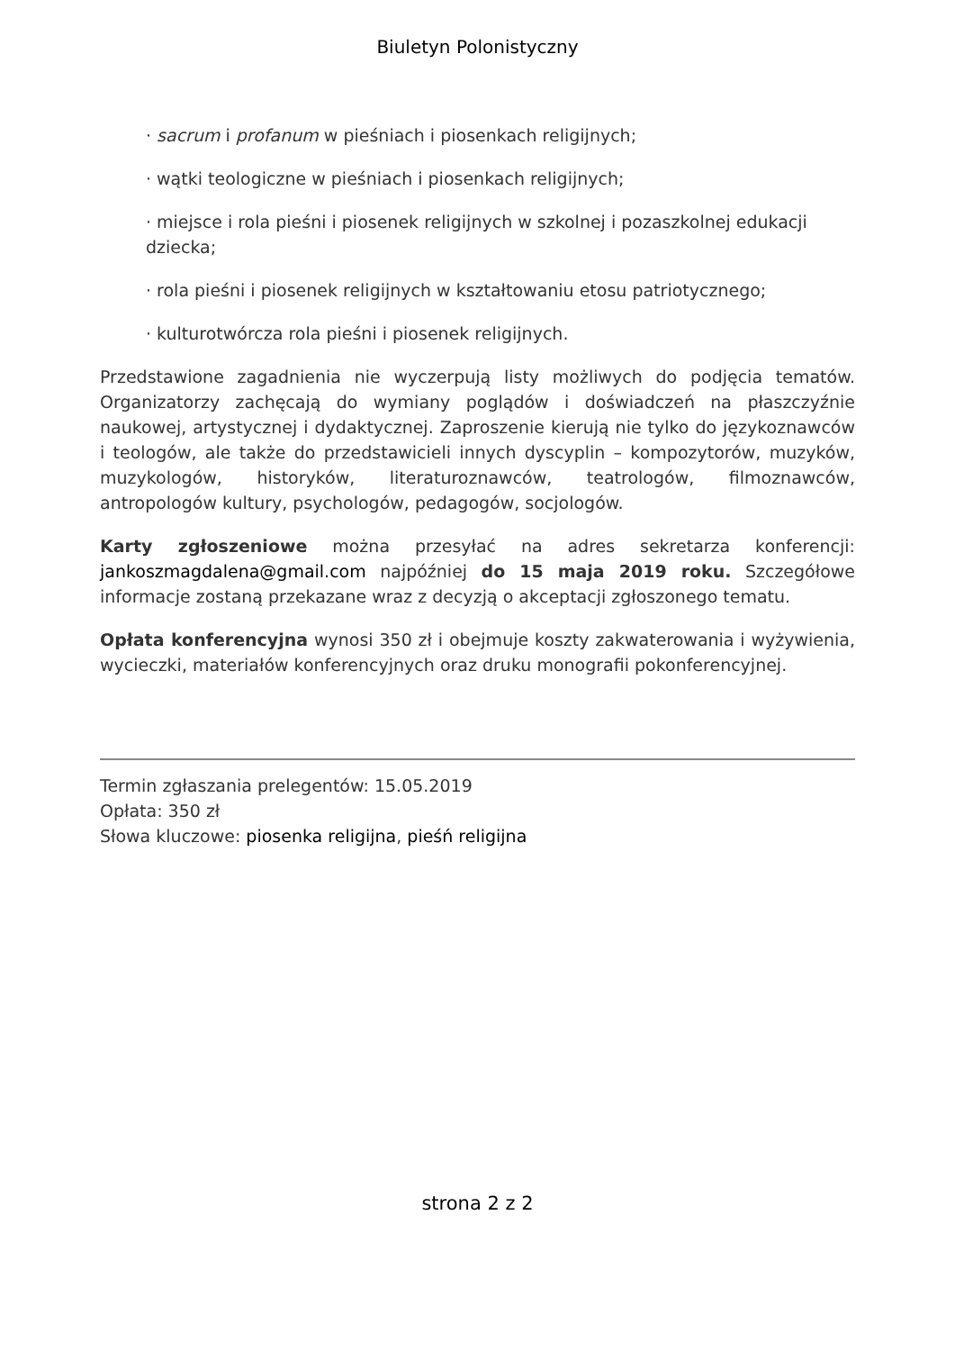Biuletyn Polonistyczny
· sacrum i profanum w pieśniach i piosenkach religijnych;
· wątki teologiczne w pieśniach i piosenkach religijnych;
· miejsce i rola pieśni i piosenek religijnych w szkolnej i pozaszkolnej edukacji dziecka;
· rola pieśni i piosenek religijnych w kształtowaniu etosu patriotycznego;
· kulturotwórcza rola pieśni i piosenek religijnych.
Przedstawione zagadnienia nie wyczerpują listy możliwych do podjęcia tematów. Organizatorzy zachęcają do wymiany poglądów i doświadczeń na płaszczyźnie naukowej, artystycznej i dydaktycznej. Zaproszenie kierują nie tylko do językoznawców i teologów, ale także do przedstawicieli innych dyscyplin – kompozytorów, muzyków, muzykologów, historyków, literaturoznawców, teatrologów, filmoznawców, antropologów kultury, psychologów, pedagogów, socjologów.
Karty zgłoszeniowe można przesyłać na adres sekretarza konferencji: jankoszmagdalena@gmail.com najpóźniej do 15 maja 2019 roku. Szczegółowe informacje zostaną przekazane wraz z decyzją o akceptacji zgłoszonego tematu.
Opłata konferencyjna wynosi 350 zł i obejmuje koszty zakwaterowania i wyżywienia, wycieczki, materiałów konferencyjnych oraz druku monografii pokonferencyjnej.
Termin zgłaszania prelegentów: 15.05.2019
Opłata: 350 zł
Słowa kluczowe: piosenka religijna, pieśń religijna
strona 2 z 2